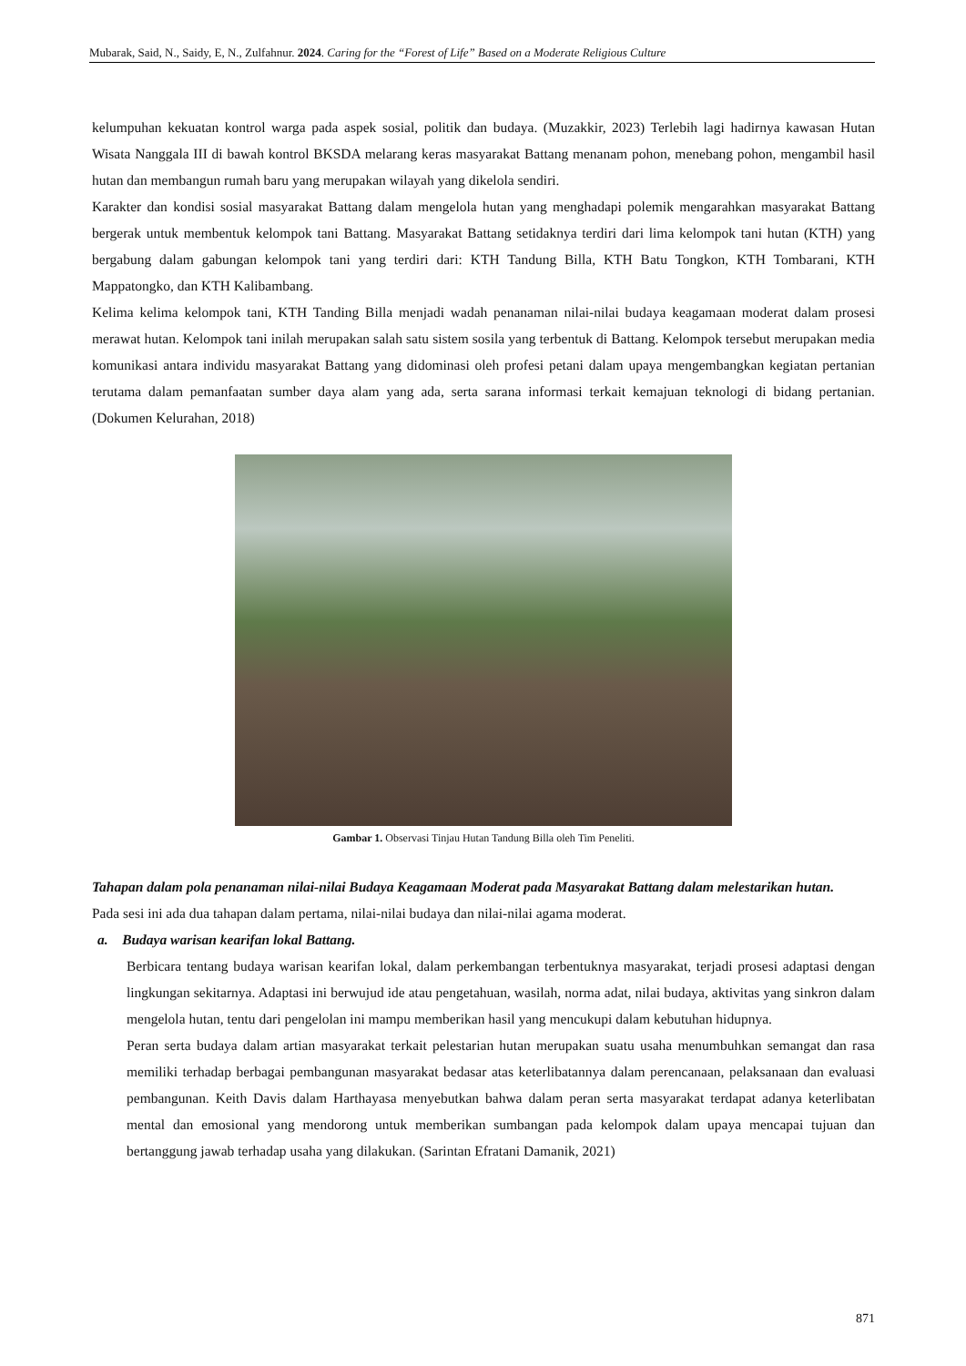Mubarak, Said, N., Saidy, E, N., Zulfahnur. 2024. Caring for the “Forest of Life” Based on a Moderate Religious Culture
kelumpuhan kekuatan kontrol warga pada aspek sosial, politik dan budaya. (Muzakkir, 2023) Terlebih lagi hadirnya kawasan Hutan Wisata Nanggala III di bawah kontrol BKSDA melarang keras masyarakat Battang menanam pohon, menebang pohon, mengambil hasil hutan dan membangun rumah baru yang merupakan wilayah yang dikelola sendiri.
Karakter dan kondisi sosial masyarakat Battang dalam mengelola hutan yang menghadapi polemik mengarahkan masyarakat Battang bergerak untuk membentuk kelompok tani Battang. Masyarakat Battang setidaknya terdiri dari lima kelompok tani hutan (KTH) yang bergabung dalam gabungan kelompok tani yang terdiri dari: KTH Tandung Billa, KTH Batu Tongkon, KTH Tombarani, KTH Mappatongko, dan KTH Kalibambang.
Kelima kelima kelompok tani, KTH Tanding Billa menjadi wadah penanaman nilai-nilai budaya keagamaan moderat dalam prosesi merawat hutan. Kelompok tani inilah merupakan salah satu sistem sosila yang terbentuk di Battang. Kelompok tersebut merupakan media komunikasi antara individu masyarakat Battang yang didominasi oleh profesi petani dalam upaya mengembangkan kegiatan pertanian terutama dalam pemanfaatan sumber daya alam yang ada, serta sarana informasi terkait kemajuan teknologi di bidang pertanian. (Dokumen Kelurahan, 2018)
Gambar 1. Observasi Tinjau Hutan Tandung Billa oleh Tim Peneliti.
Tahapan dalam pola penanaman nilai-nilai Budaya Keagamaan Moderat pada Masyarakat Battang dalam melestarikan hutan.
Pada sesi ini ada dua tahapan dalam pertama, nilai-nilai budaya dan nilai-nilai agama moderat.
a. Budaya warisan kearifan lokal Battang.
Berbicara tentang budaya warisan kearifan lokal, dalam perkembangan terbentuknya masyarakat, terjadi prosesi adaptasi dengan lingkungan sekitarnya. Adaptasi ini berwujud ide atau pengetahuan, wasilah, norma adat, nilai budaya, aktivitas yang sinkron dalam mengelola hutan, tentu dari pengelolan ini mampu memberikan hasil yang mencukupi dalam kebutuhan hidupnya.
Peran serta budaya dalam artian masyarakat terkait pelestarian hutan merupakan suatu usaha menumbuhkan semangat dan rasa memiliki terhadap berbagai pembangunan masyarakat bedasar atas keterlibatannya dalam perencanaan, pelaksanaan dan evaluasi pembangunan. Keith Davis dalam Harthayasa menyebutkan bahwa dalam peran serta masyarakat terdapat adanya keterlibatan mental dan emosional yang mendorong untuk memberikan sumbangan pada kelompok dalam upaya mencapai tujuan dan bertanggung jawab terhadap usaha yang dilakukan. (Sarintan Efratani Damanik, 2021)
871